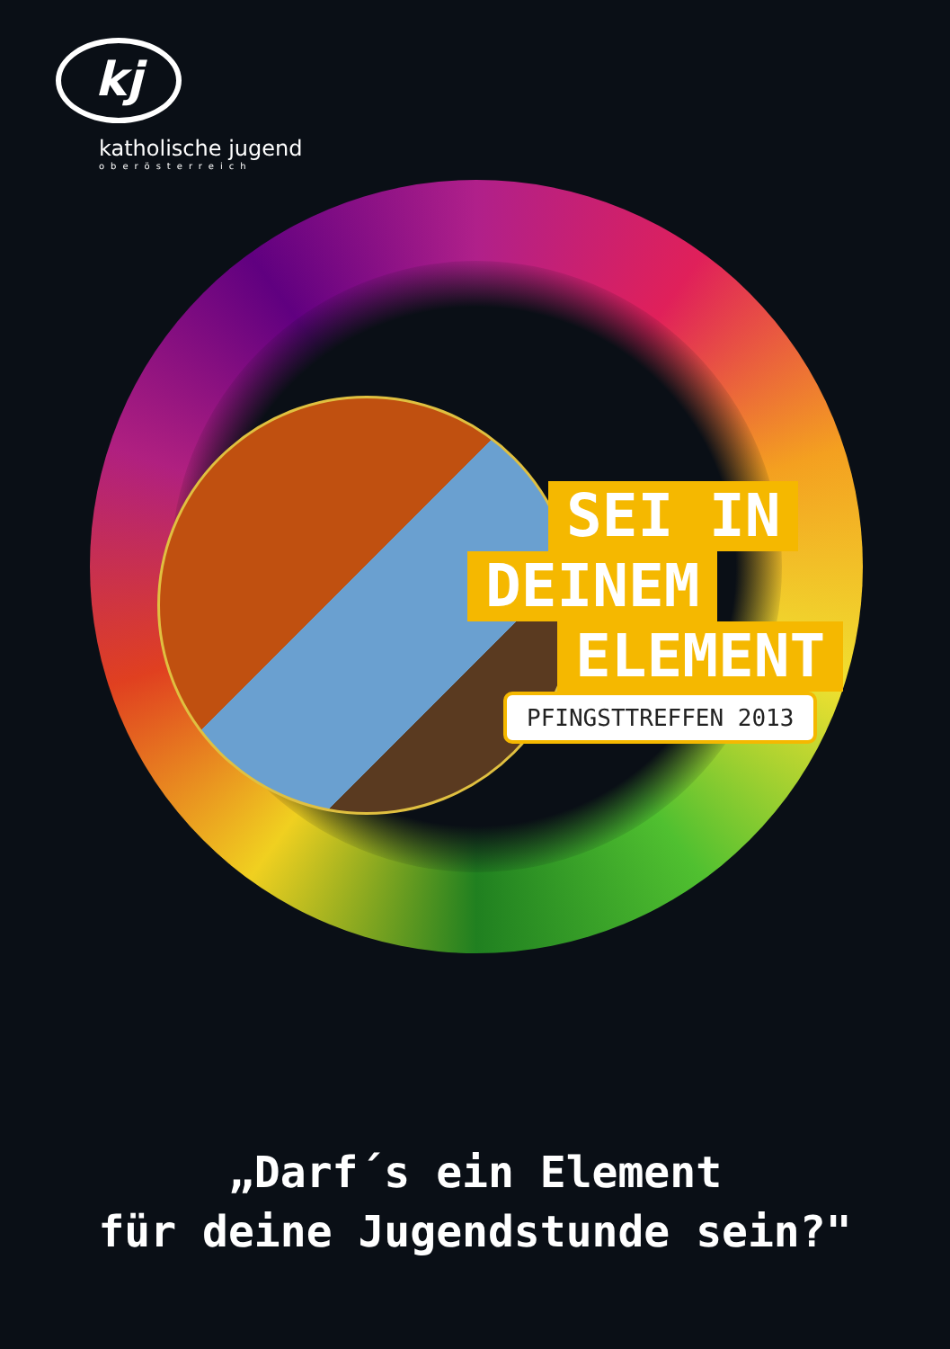kj
katholische jugend
oberösterreich
SEI IN
DEINEM
ELEMENT
PFINGSTTREFFEN 2013
„Darf´s ein Element
für deine Jugendstunde sein?"